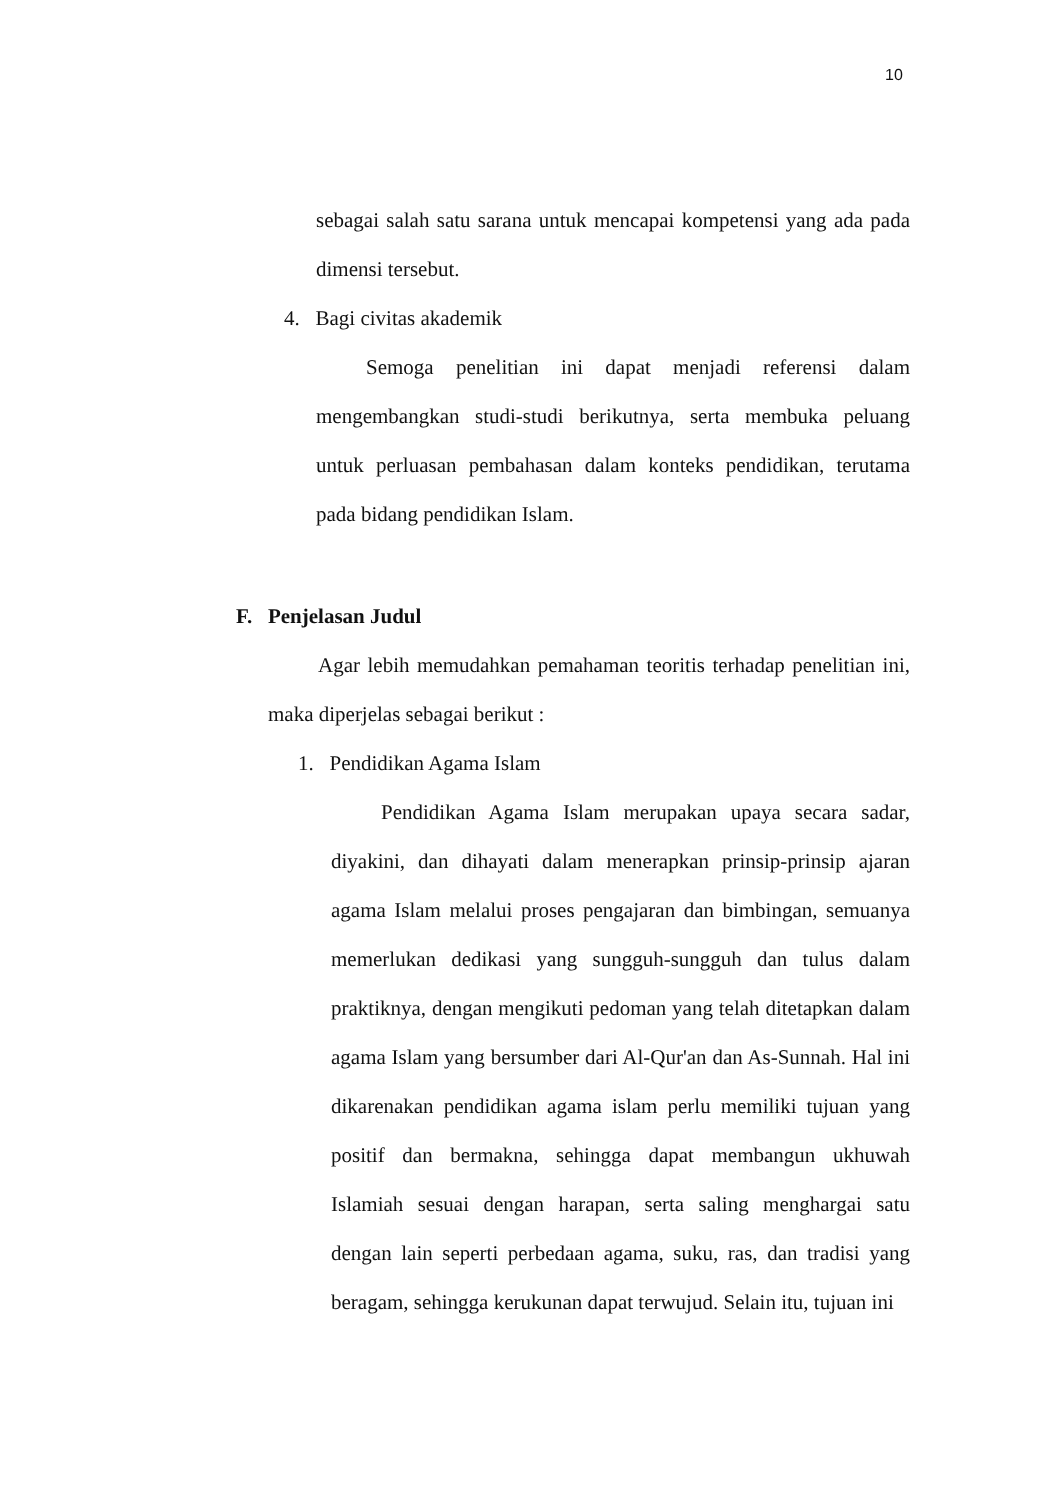10
sebagai salah satu sarana untuk mencapai kompetensi yang ada pada dimensi tersebut.
4. Bagi civitas akademik
Semoga penelitian ini dapat menjadi referensi dalam mengembangkan studi-studi berikutnya, serta membuka peluang untuk perluasan pembahasan dalam konteks pendidikan, terutama pada bidang pendidikan Islam.
F. Penjelasan Judul
Agar lebih memudahkan pemahaman teoritis terhadap penelitian ini, maka diperjelas sebagai berikut :
1. Pendidikan Agama Islam
Pendidikan Agama Islam merupakan upaya secara sadar, diyakini, dan dihayati dalam menerapkan prinsip-prinsip ajaran agama Islam melalui proses pengajaran dan bimbingan, semuanya memerlukan dedikasi yang sungguh-sungguh dan tulus dalam praktiknya, dengan mengikuti pedoman yang telah ditetapkan dalam agama Islam yang bersumber dari Al-Qur'an dan As-Sunnah. Hal ini dikarenakan pendidikan agama islam perlu memiliki tujuan yang positif dan bermakna, sehingga dapat membangun ukhuwah Islamiah sesuai dengan harapan, serta saling menghargai satu dengan lain seperti perbedaan agama, suku, ras, dan tradisi yang beragam, sehingga kerukunan dapat terwujud. Selain itu, tujuan ini